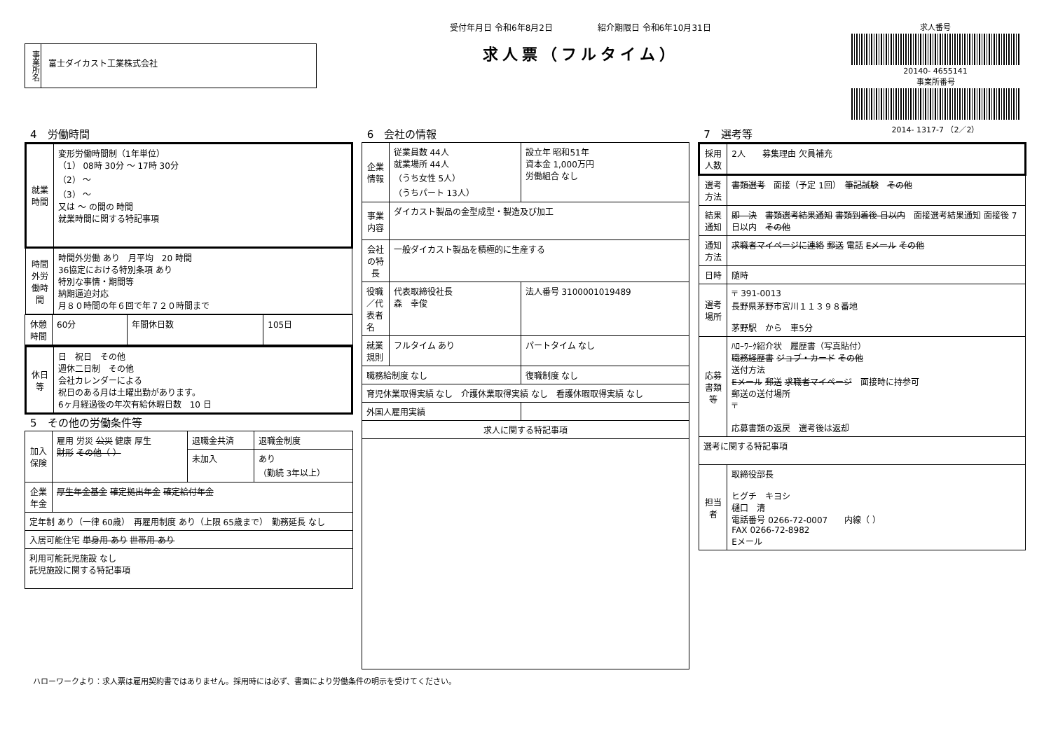事業所名
富士ダイカスト工業株式会社
受付年月日 令和6年8月2日 　　　　　紹介期限日 令和6年10月31日
求人票（フルタイム）
求人番号
20140- 4655141
事業所番号
2014- 1317-7 （2／2）
4　労働時間
| 就業時間 | 変形労働時間制（1年単位） （1） 08時 30分 ～ 17時 30分 （2） ～ （3） ～ 又は ～ の間の 時間 就業時間に関する特記事項 |
| 時間外労働時間 | 時間外労働 あり 月平均 20 時間 36協定における特別条項 あり 特別な事情・期間等 納期逼迫対応 月８０時間の年６回で年７２０時間まで |
| 休憩時間 | 60分 | 年間休日数 | 105日 |
| 休日等 | 日 祝日 その他 週休二日制 その他 会社カレンダーによる 祝日のある月は土曜出勤があります。 6ヶ月経過後の年次有給休暇日数 10 日 |
5　その他の労働条件等
| 加入保険 | 雇用 労災 公災 健康 厚生 財形 その他（ ） | 退職金共済 | 退職金制度 |
| | | 未加入 | あり （勤続 3年以上） |
| 企業年金 | 厚生年金基金 確定拠出年金 確定給付年金 | | |
| 定年制 あり（一律 60歳） 再雇用制度 あり（上限 65歳まで） 勤務延長 なし | | | |
| 入居可能住宅 単身用 あり 世帯用 あり | | | |
| 利用可能託児施設 なし 託児施設に関する特記事項 | | | |
6　会社の情報
| 企業情報 | 従業員数 44人 就業場所 44人 （うち女性 5人） （うちパート 13人） | 設立年 昭和51年 資本金 1,000万円 労働組合 なし |
| 事業内容 | ダイカスト製品の金型成型・製造及び加工 | |
| 会社の特長 | 一般ダイカスト製品を積極的に生産する | |
| 役職／代表者名 | 代表取締役社長 森 幸俊 | 法人番号 3100001019489 |
| 就業規則 | フルタイム あり | パートタイム なし |
| 職務給制度 なし | | 復職制度 なし |
| 育児休業取得実績 なし 介護休業取得実績 なし 看護休暇取得実績 なし | | |
| 外国人雇用実績 | | |
| 求人に関する特記事項 | | |
7　選考等
| 採用人数 | 2人 募集理由 欠員補充 |
| 選考方法 | 書類選考 面接（予定 1回） 筆記試験 その他 |
| 結果通知 | 即 決 書類選考結果通知 書類到着後 日以内 面接選考結果通知 面接後 7日以内 その他 |
| 通知方法 | 求職者マイページに連絡 郵送 電話 Eメール その他 |
| 日時 | 随時 |
| 選考場所 | 〒 391-0013 長野県茅野市宮川１１３９８番地 茅野駅 から 車5分 |
| 応募書類等 | ﾊﾛｰﾜｰｸ紹介状 履歴書（写真貼付） 職務経歴書 ジョブ・カード その他 送付方法 Eメール 郵送 求職者マイページ 面接時に持参可 郵送の送付場所 〒 応募書類の返戻 選考後は返却 |
| 選考に関する特記事項 | |
| 担当者 | 取締役部長 ヒグチ キヨシ 樋口 清 電話番号 0266-72-0007 内線（ ） FAX 0266-72-8982 Eメール |
ハローワークより：求人票は雇用契約書ではありません。採用時には必ず、書面により労働条件の明示を受けてください。